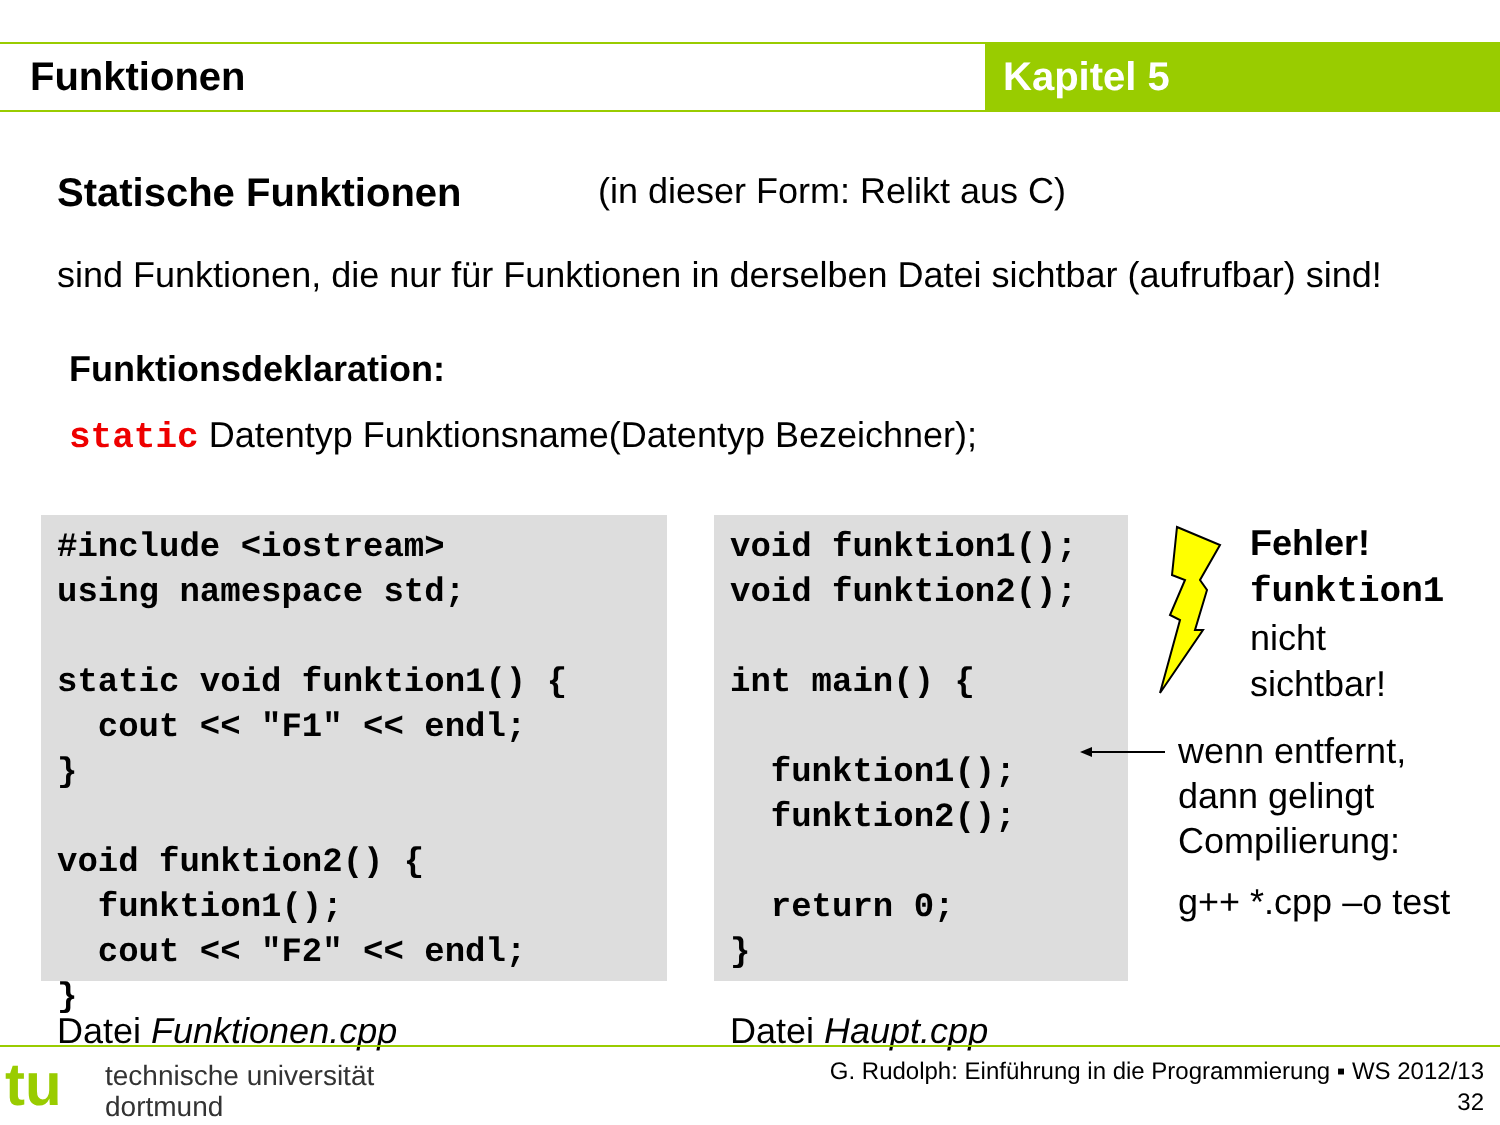Funktionen Kapitel 5
Statische Funktionen (in dieser Form: Relikt aus C)
sind Funktionen, die nur für Funktionen in derselben Datei sichtbar (aufrufbar) sind!
Funktionsdeklaration:
static Datentyp Funktionsname(Datentyp Bezeichner);
#include <iostream>
using namespace std;

static void funktion1() {
  cout << "F1" << endl;
}

void funktion2() {
  funktion1();
  cout << "F2" << endl;
}
void funktion1();
void funktion2();

int main() {

  funktion1();
  funktion2();

  return 0;
}
Fehler!
funktion1
nicht
sichtbar!
wenn entfernt,
dann gelingt
Compilierung:
g++ *.cpp –o test
Datei Funktionen.cpp Datei Haupt.cpp
tu
technische universität
dortmund
G. Rudolph: Einführung in die Programmierung ▪ WS 2012/13
32